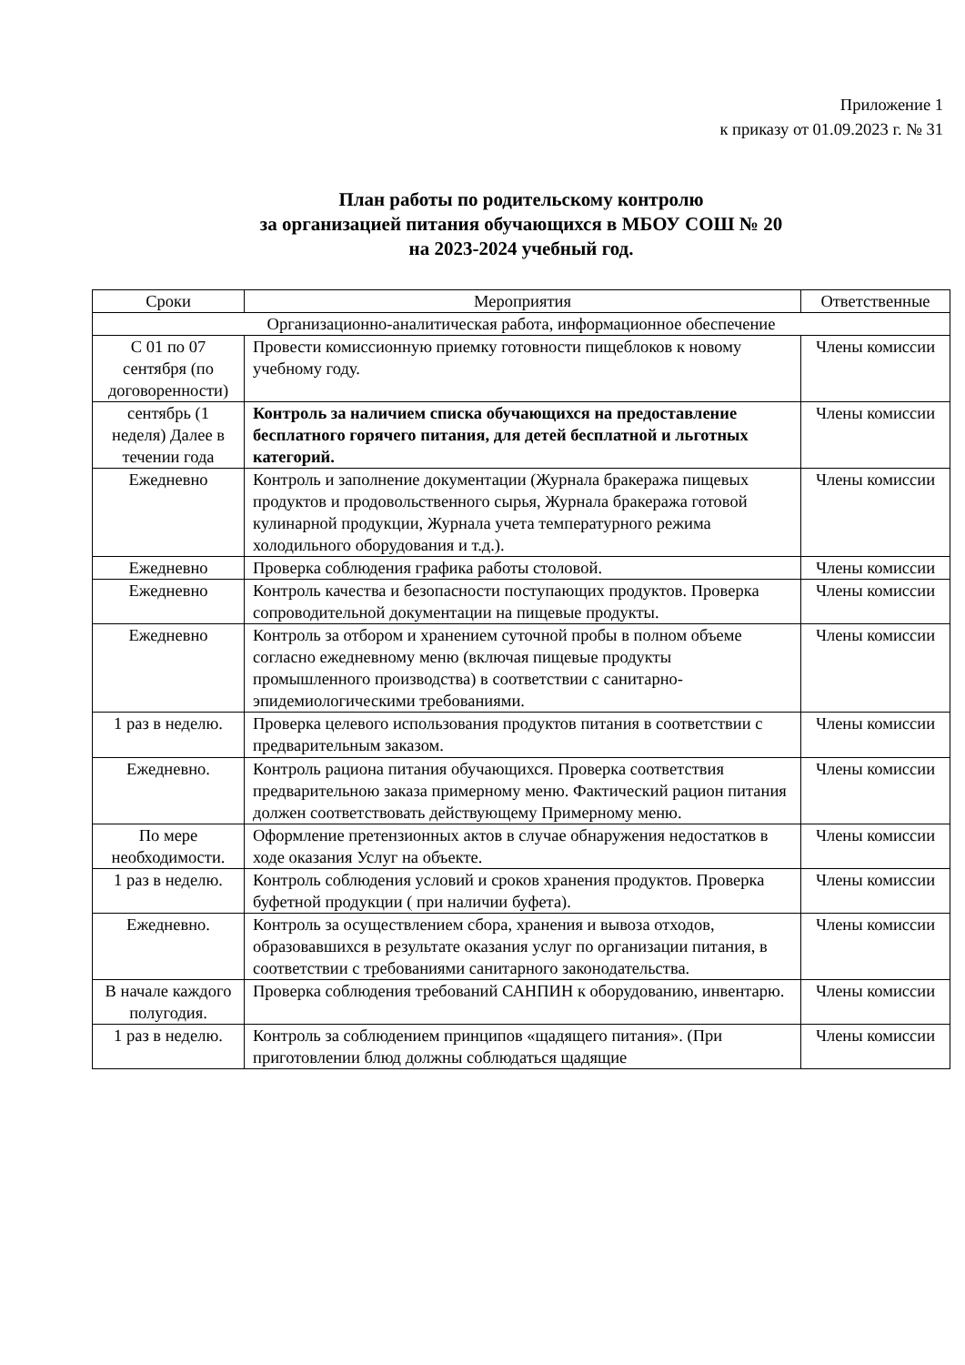Приложение 1
к приказу от 01.09.2023 г. № 31
План работы по родительскому контролю
за организацией питания обучающихся в МБОУ СОШ № 20
на 2023-2024 учебный год.
| Сроки | Мероприятия | Ответственные |
| --- | --- | --- |
| Организационно-аналитическая работа, информационное обеспечение | | |
| С 01 по 07 сентября (по договоренности) | Провести комиссионную приемку готовности пищеблоков к новому учебному году. | Члены комиссии |
| сентябрь (1 неделя) Далее в течении года | Контроль за наличием списка обучающихся на предоставление бесплатного горячего питания, для детей бесплатной и льготных категорий. | Члены комиссии |
| Ежедневно | Контроль и заполнение документации (Журнала бракеража пищевых продуктов и продовольственного сырья, Журнала бракеража готовой кулинарной продукции, Журнала учета температурного режима холодильного оборудования и т.д.). | Члены комиссии |
| Ежедневно | Проверка соблюдения графика работы столовой. | Члены комиссии |
| Ежедневно | Контроль качества и безопасности поступающих продуктов. Проверка сопроводительной документации на пищевые продукты. | Члены комиссии |
| Ежедневно | Контроль за отбором и хранением суточной пробы в полном объеме согласно ежедневному меню (включая пищевые продукты промышленного производства) в соответствии с санитарно-эпидемиологическими требованиями. | Члены комиссии |
| 1 раз в неделю. | Проверка целевого использования продуктов питания в соответствии с предварительным заказом. | Члены комиссии |
| Ежедневно. | Контроль рациона питания обучающихся. Проверка соответствия предварительною заказа примерному меню. Фактический рацион питания должен соответствовать действующему Примерному меню. | Члены комиссии |
| По мере необходимости. | Оформление претензионных актов в случае обнаружения недостатков в ходе оказания Услуг на объекте. | Члены комиссии |
| 1 раз в неделю. | Контроль соблюдения условий и сроков хранения продуктов. Проверка буфетной продукции ( при наличии буфета). | Члены комиссии |
| Ежедневно. | Контроль за осуществлением сбора, хранения и вывоза отходов, образовавшихся в результате оказания услуг по организации питания, в соответствии с требованиями санитарного законодательства. | Члены комиссии |
| В начале каждого полугодия. | Проверка соблюдения требований САНПИН к оборудованию, инвентарю. | Члены комиссии |
| 1 раз в неделю. | Контроль за соблюдением принципов «щадящего питания». (При приготовлении блюд должны соблюдаться щадящие | Члены комиссии |